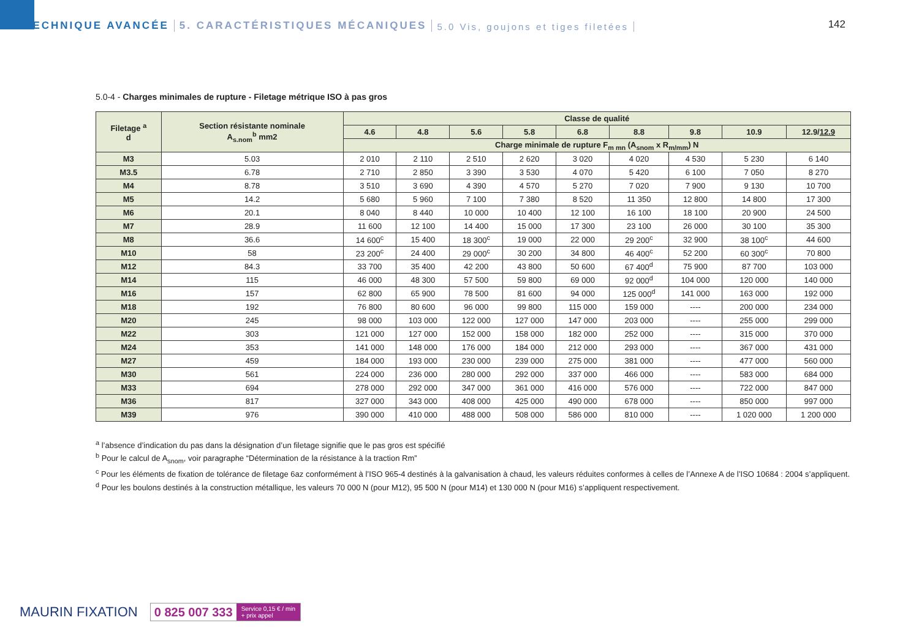TECHNIQUE AVANCÉE 5. CARACTÉRISTIQUES MÉCANIQUES 5.0 Vis, goujons et tiges filetées
142
5.0-4 - Charges minimales de rupture - Filetage métrique ISO à pas gros
| Filetage <sup>a</sup> d | Section résistante nominale A<sub>s.nom</sub><sup>b</sup> mm2 | Classe de qualité | | | | | | | | |
| --- | --- | --- | --- | --- | --- | --- | --- | --- | --- | --- |
| | | 4.6 | 4.8 | 5.6 | 5.8 | 6.8 | 8.8 | 9.8 | 10.9 | 12.9/ 12.9 |
| | | Charge minimale de rupture F<sub>m mn</sub> (A<sub>snom</sub> x R<sub>m/mm</sub>) N | | | | | | | | |
| M3 | 5.03 | 2 010 | 2 110 | 2 510 | 2 620 | 3 020 | 4 020 | 4 530 | 5 230 | 6 140 |
| M3.5 | 6.78 | 2 710 | 2 850 | 3 390 | 3 530 | 4 070 | 5 420 | 6 100 | 7 050 | 8 270 |
| M4 | 8.78 | 3 510 | 3 690 | 4 390 | 4 570 | 5 270 | 7 020 | 7 900 | 9 130 | 10 700 |
| M5 | 14.2 | 5 680 | 5 960 | 7 100 | 7 380 | 8 520 | 11 350 | 12 800 | 14 800 | 17 300 |
| M6 | 20.1 | 8 040 | 8 440 | 10 000 | 10 400 | 12 100 | 16 100 | 18 100 | 20 900 | 24 500 |
| M7 | 28.9 | 11 600 | 12 100 | 14 400 | 15 000 | 17 300 | 23 100 | 26 000 | 30 100 | 35 300 |
| M8 | 36.6 | 14 600<sup>c</sup> | 15 400 | 18 300<sup>c</sup> | 19 000 | 22 000 | 29 200<sup>c</sup> | 32 900 | 38 100<sup>c</sup> | 44 600 |
| M10 | 58 | 23 200<sup>c</sup> | 24 400 | 29 000<sup>c</sup> | 30 200 | 34 800 | 46 400<sup>c</sup> | 52 200 | 60 300<sup>c</sup> | 70 800 |
| M12 | 84.3 | 33 700 | 35 400 | 42 200 | 43 800 | 50 600 | 67 400<sup>d</sup> | 75 900 | 87 700 | 103 000 |
| M14 | 115 | 46 000 | 48 300 | 57 500 | 59 800 | 69 000 | 92 000<sup>d</sup> | 104 000 | 120 000 | 140 000 |
| M16 | 157 | 62 800 | 65 900 | 78 500 | 81 600 | 94 000 | 125 000<sup>d</sup> | 141 000 | 163 000 | 192 000 |
| M18 | 192 | 76 800 | 80 600 | 96 000 | 99 800 | 115 000 | 159 000 | ---- | 200 000 | 234 000 |
| M20 | 245 | 98 000 | 103 000 | 122 000 | 127 000 | 147 000 | 203 000 | ---- | 255 000 | 299 000 |
| M22 | 303 | 121 000 | 127 000 | 152 000 | 158 000 | 182 000 | 252 000 | ---- | 315 000 | 370 000 |
| M24 | 353 | 141 000 | 148 000 | 176 000 | 184 000 | 212 000 | 293 000 | ---- | 367 000 | 431 000 |
| M27 | 459 | 184 000 | 193 000 | 230 000 | 239 000 | 275 000 | 381 000 | ---- | 477 000 | 560 000 |
| M30 | 561 | 224 000 | 236 000 | 280 000 | 292 000 | 337 000 | 466 000 | ---- | 583 000 | 684 000 |
| M33 | 694 | 278 000 | 292 000 | 347 000 | 361 000 | 416 000 | 576 000 | ---- | 722 000 | 847 000 |
| M36 | 817 | 327 000 | 343 000 | 408 000 | 425 000 | 490 000 | 678 000 | ---- | 850 000 | 997 000 |
| M39 | 976 | 390 000 | 410 000 | 488 000 | 508 000 | 586 000 | 810 000 | ---- | 1 020 000 | 1 200 000 |
<sup>a</sup> l’absence d’indication du pas dans la désignation d’un filetage signifie que le pas gros est spécifié
<sup>b</sup> Pour le calcul de A<sub>snom</sub>, voir paragraphe “Détermination de la résistance à la traction Rm”
<sup>c</sup> Pour les éléments de fixation de tolérance de filetage 6az conformément à l’ISO 965-4 destinés à la galvanisation à chaud, les valeurs réduites conformes à celles de l’Annexe A de l’ISO 10684 : 2004 s’appliquent.
<sup>d</sup> Pour les boulons destinés à la construction métallique, les valeurs 70 000 N (pour M12), 95 500 N (pour M14) et 130 000 N (pour M16) s’appliquent respectivement.
MAURIN FIXATION
0 825 007 333 Service 0,15 € / min
+ prix appel